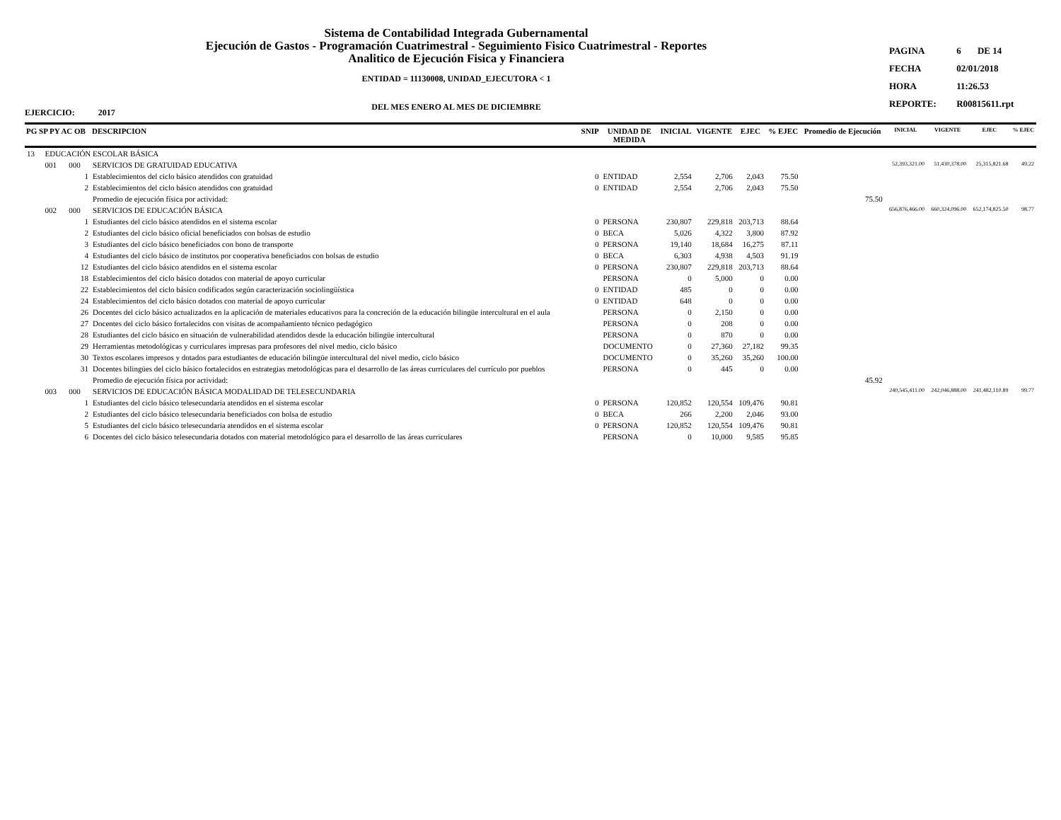Sistema de Contabilidad Integrada Gubernamental
Ejecución de Gastos - Programación Cuatrimestral - Seguimiento Fisico Cuatrimestral - Reportes
Analitico de Ejecución Fisica y Financiera
ENTIDAD = 11130008, UNIDAD_EJECUTORA < 1
DEL MES ENERO AL MES DE DICIEMBRE
| PAGINA | 6 | DE 14 |
| FECHA | 02/01/2018 | |
| HORA | 11:26.53 | |
| REPORTE: | R00815611.rpt | |
EJERCICIO: 2017
| PG SP PY AC OB | | | DESCRIPCION | SNIP | UNIDAD DE MEDIDA | INICIAL | VIGENTE | EJEC | % EJEC | Promedio de Ejecución | INICIAL | VIGENTE | EJEC | % EJEC |
| --- | --- | --- | --- | --- | --- | --- | --- | --- | --- | --- | --- | --- | --- | --- |
| 13 | EDUCACIÓN ESCOLAR BÁSICA | | | | | | | | | | | | | |
| | 001 | 000 | SERVICIOS DE GRATUIDAD EDUCATIVA | | | | | | | | 52,393,321.00 | 51,430,378.00 | 25,315,821.68 | 49.22 |
| | | 1 | Establecimientos del ciclo básico atendidos con gratuidad | 0 | ENTIDAD | 2,554 | 2,706 | 2,043 | 75.50 | | | | | |
| | | 2 | Establecimientos del ciclo básico atendidos con gratuidad | 0 | ENTIDAD | 2,554 | 2,706 | 2,043 | 75.50 | | | | | |
| | | | Promedio de ejecución física por actividad: | | | | | | | 75.50 | | | | |
| | 002 | 000 | SERVICIOS DE EDUCACIÓN BÁSICA | | | | | | | | 656,876,466.00 | 660,324,096.00 | 652,174,825.50 | 98.77 |
| | | 1 | Estudiantes del ciclo básico atendidos en el sistema escolar | 0 | PERSONA | 230,807 | 229,818 | 203,713 | 88.64 | | | | | |
| | | 2 | Estudiantes del ciclo básico oficial beneficiados con bolsas de estudio | 0 | BECA | 5,026 | 4,322 | 3,800 | 87.92 | | | | | |
| | | 3 | Estudiantes del ciclo básico beneficiados con bono de transporte | 0 | PERSONA | 19,140 | 18,684 | 16,275 | 87.11 | | | | | |
| | | 4 | Estudiantes del ciclo básico de institutos por cooperativa beneficiados con bolsas de estudio | 0 | BECA | 6,303 | 4,938 | 4,503 | 91.19 | | | | | |
| | | 12 | Estudiantes del ciclo básico atendidos en el sistema escolar | 0 | PERSONA | 230,807 | 229,818 | 203,713 | 88.64 | | | | | |
| | | 18 | Establecimientos del ciclo básico dotados con material de apoyo curricular | | PERSONA | 0 | 5,000 | 0 | 0.00 | | | | | |
| | | 22 | Establecimientos del ciclo básico codificados según caracterización sociolingüística | 0 | ENTIDAD | 485 | 0 | 0 | 0.00 | | | | | |
| | | 24 | Establecimientos del ciclo básico dotados con material de apoyo curricular | 0 | ENTIDAD | 648 | 0 | 0 | 0.00 | | | | | |
| | | 26 | Docentes del ciclo básico actualizados en la aplicación de materiales educativos para la concreción de la educación bilingüe intercultural en el aula | | PERSONA | 0 | 2,150 | 0 | 0.00 | | | | | |
| | | 27 | Docentes del ciclo básico fortalecidos con visitas de acompañamiento técnico pedagógico | | PERSONA | 0 | 208 | 0 | 0.00 | | | | | |
| | | 28 | Estudiantes del ciclo básico en situación de vulnerabilidad atendidos desde la educación bilingüe intercultural | | PERSONA | 0 | 870 | 0 | 0.00 | | | | | |
| | | 29 | Herramientas metodológicas y curriculares impresas para profesores del nivel medio, ciclo básico | | DOCUMENTO | 0 | 27,360 | 27,182 | 99.35 | | | | | |
| | | 30 | Textos escolares impresos y dotados para estudiantes de educación bilingüe intercultural del nivel medio, ciclo básico | | DOCUMENTO | 0 | 35,260 | 35,260 | 100.00 | | | | | |
| | | 31 | Docentes bilingües del ciclo básico fortalecidos en estrategias metodológicas para el desarrollo de las áreas curriculares del currículo por pueblos | | PERSONA | 0 | 445 | 0 | 0.00 | | | | | |
| | | | Promedio de ejecución física por actividad: | | | | | | | 45.92 | | | | |
| | 003 | 000 | SERVICIOS DE EDUCACIÓN BÁSICA MODALIDAD DE TELESECUNDARIA | | | | | | | | 240,545,411.00 | 242,046,888.00 | 241,482,110.89 | 99.77 |
| | | 1 | Estudiantes del ciclo básico telesecundaria atendidos en el sistema escolar | 0 | PERSONA | 120,852 | 120,554 | 109,476 | 90.81 | | | | | |
| | | 2 | Estudiantes del ciclo básico telesecundaria beneficiados con bolsa de estudio | 0 | BECA | 266 | 2,200 | 2,046 | 93.00 | | | | | |
| | | 5 | Estudiantes del ciclo básico telesecundaria atendidos en el sistema escolar | 0 | PERSONA | 120,852 | 120,554 | 109,476 | 90.81 | | | | | |
| | | 6 | Docentes del ciclo básico telesecundaria dotados con material metodológico para el desarrollo de las áreas curriculares | | PERSONA | 0 | 10,000 | 9,585 | 95.85 | | | | | |